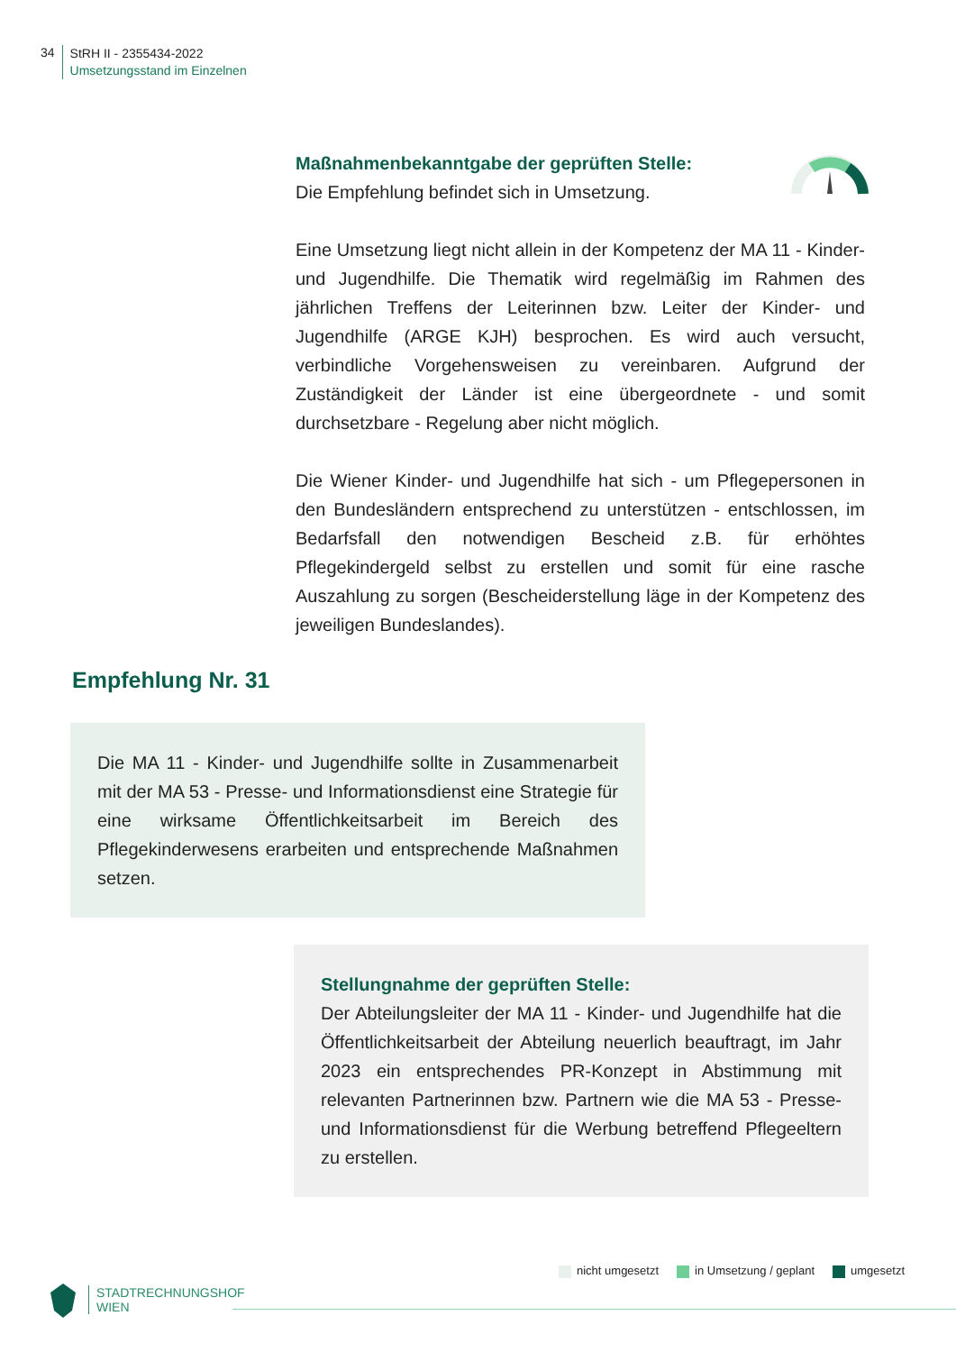34
StRH II - 2355434-2022
Umsetzungsstand im Einzelnen
Maßnahmenbekanntgabe der geprüften Stelle:
Die Empfehlung befindet sich in Umsetzung.
Eine Umsetzung liegt nicht allein in der Kompetenz der MA 11 - Kinder- und Jugendhilfe. Die Thematik wird regelmäßig im Rahmen des jährlichen Treffens der Leiterinnen bzw. Leiter der Kinder- und Jugendhilfe (ARGE KJH) besprochen. Es wird auch versucht, verbindliche Vorgehensweisen zu vereinbaren. Aufgrund der Zuständigkeit der Länder ist eine übergeordnete - und somit durchsetzbare - Regelung aber nicht möglich.
Die Wiener Kinder- und Jugendhilfe hat sich - um Pflegepersonen in den Bundesländern entsprechend zu unterstützen - entschlossen, im Bedarfsfall den notwendigen Bescheid z.B. für erhöhtes Pflegekindergeld selbst zu erstellen und somit für eine rasche Auszahlung zu sorgen (Bescheiderstellung läge in der Kompetenz des jeweiligen Bundeslandes).
Empfehlung Nr. 31
Die MA 11 - Kinder- und Jugendhilfe sollte in Zusammenarbeit mit der MA 53 - Presse- und Informationsdienst eine Strategie für eine wirksame Öffentlichkeitsarbeit im Bereich des Pflegekinderwesens erarbeiten und entsprechende Maßnahmen setzen.
Stellungnahme der geprüften Stelle:
Der Abteilungsleiter der MA 11 - Kinder- und Jugendhilfe hat die Öffentlichkeitsarbeit der Abteilung neuerlich beauftragt, im Jahr 2023 ein entsprechendes PR-Konzept in Abstimmung mit relevanten Partnerinnen bzw. Partnern wie die MA 53 - Presse- und Informationsdienst für die Werbung betreffend Pflegeeltern zu erstellen.
nicht umgesetzt in Umsetzung / geplant umgesetzt
STADTRECHNUNGSHOF
WIEN